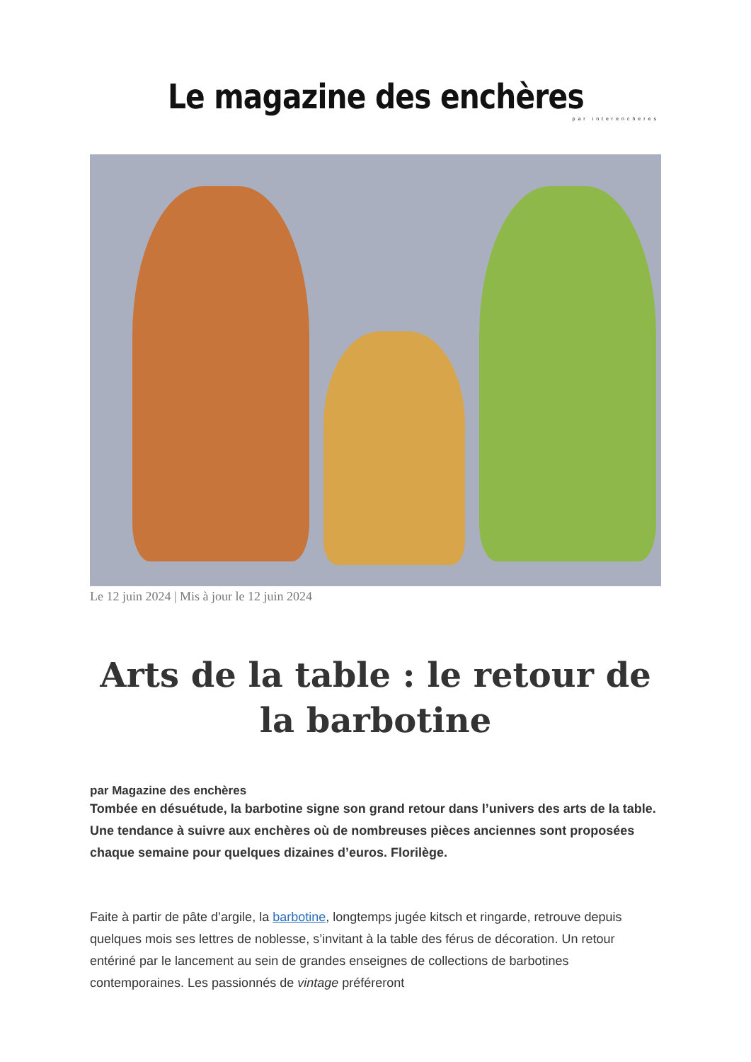Le magazine des enchères
par interencheres
Le 12 juin 2024 | Mis à jour le 12 juin 2024
Arts de la table : le retour de la barbotine
par Magazine des enchères
Tombée en désuétude, la barbotine signe son grand retour dans l’univers des arts de la table. Une tendance à suivre aux enchères où de nombreuses pièces anciennes sont proposées chaque semaine pour quelques dizaines d’euros. Florilège.
Faite à partir de pâte d’argile, la barbotine, longtemps jugée kitsch et ringarde, retrouve depuis quelques mois ses lettres de noblesse, s’invitant à la table des férus de décoration. Un retour entériné par le lancement au sein de grandes enseignes de collections de barbotines contemporaines. Les passionnés de vintage préféreront